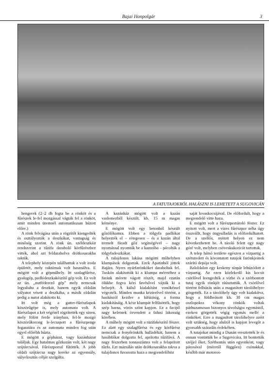Bajai Honpolgár 3
A FATUTAJOKRÓL HALÁSZNI IS LEHETETT A SUGOVICÁN
hengerek (2–2 db fogta be a rönköt és a fűrészek le-fel mozgással vágták fel a rönköt, amit minden ütemnél automatikusan húzott előre.)
A rönk felvágása után a rögzítőt kiengedték és osztályozták a deszkákat, vastagság és minőség szerint. A rönk ún. széldeszkáit rendszerint a tűzifa daraboló körfűrészhez vitték, ahol azt feldarabolva drótkosarakba rakták.
A telephely közepén találhattuk a volt iroda épületét, mely raktárnak volt használva. E mögött volt a gépműhely. Itt szalagfűrész, gyalugép, padlódeszkakészítő gép volt. Ez volt az ún. „nutféderező gép” mely nemcsak legyalulta a deszkát, hanem egyik oldalán vályatot vésett a deszkába, a másik oldalán pedig a nutot alakította ki.
Itt volt még a gatter-fűrészlapok köszörűgépe is, mely automata volt. A fűrészlapot a két végénél rögzítették egy sínen, mely fölött ferde irányban, fel-le mozgó köszörűkorong le-lecsapott a fűrészpenge fogazatára és az automata minden fog után egyel előrébb húzta.
E mögött a gépházat, vagy kazánházat találjuk. Egy hatalmas gőzkazán volt, két nagy szijtárcsával. Fűrészporral fűtötték. A jobb oldali szíjtárcsa nagy kereke az egyensúly, súlyelosztás célját szolgálta.
A kazánház mögött volt a kazán vaslemezből készült, kb. 15 m magas kéménye.
E mögött volt egy betonból készült gőzölőkamra. Ebben a tölgyfa padlókat helyezték el – rétegesen – és a kazán által termelt fáradt gőz segítségével – nagy nyomással nyomták be a kamrába – pácolták a tölgyfadeszkákat.
A tulajdonos lakása mögötti műhelyben klumpások dolgoztak. Ezek Apatinból jöttek Bajára. Nyers nyárfarönköket daraboltak fel. Tuskón alakították ki a klumpa méretéhez a faránk mérete vágott részét, majd ezután ölükbe fogva kézi favésővel vájták ki a belsejét. A külső kialakítást vonókéssel végezték. Minden munka kézierővel történt, a hasításról kezdve a kifúrásig, a forma kialakításáig. A kész klumpát felfűsötték, hogy szép barna, vörös színt kapjon. Ez a facipő nagy keletnek örvendett a falusi lakosság körében.
A műhely mögött volt a tüzifakészítő fészer. Ez alatt egy szalagfűrész és egy körfűrész nemcsak a fenyőrönkök hulladékát, hanem a hasábfákat dolgozta fel, aprította tűzifává. A nagy fészerben tonnaszámra volt a felaprított tűzfa. Ezt mázsálás után drótkosarakba rakva a tulajdonos fuvarozta haza a megrendelőhöz
saját lovaskocsijával. De előfordult, hogy a megrendelő vitte haza.
E mögött volt a fűrészportároló fészer. Ez nyitott volt, mert a vizes fűrészpor néha úgy összeállt, hogy öngyulladás is előfordulhatott. De a szellős, nyitott helyen ez nem következhetett be. A tároló felett egy nagy góré volt, melyben csöveskukoricát tartottak.
A telep hátsó területe egészen a vízpartig a szétszedett és kivontatott tutajok farönkjeinek szárító depója volt.
Baloldalon egy keskeny sínpár lehúzódott a vízpartig. Az ezen közlekedő kis kocsit csörlővel leengedték a vízbe és a szétbontott tutaj egyik rönkjét ráúsztatták. A csörlővel történt felhúzás után a magasított tárolóhelyre görgették. Ez a tárolóhely úgy volt kialakítva, hogy a földbeásott kb. 30 cm magas oszlopokra vékony rönkök voltak párhuzamosan bizonyos távolságra egymástól, ezeken görgették végig egymás mellé a rönköket. Erre a magasított tárolóhelyre azért volt szükség, hogy alulról is kapjon levegőt a gyorsabb száradás érdekében.
A tutajokat mindig a Dunán eresztették le és onnan vontatták be a Sugovicára. Itt bontották széjjel őket. Szétbontás után egyenként, vagy párosával (méretől függően) csónakkal, később már motoros-